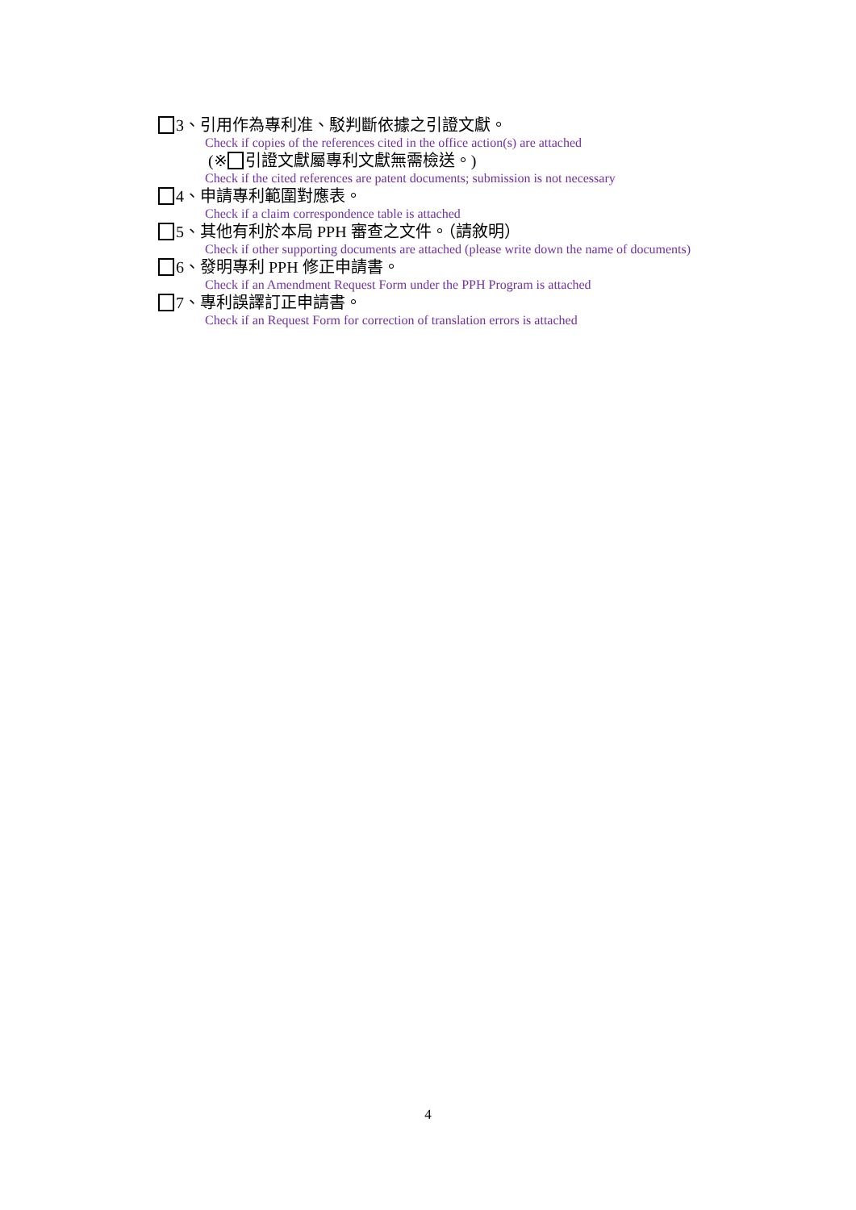3、引用作為專利准、駁判斷依據之引證文獻。
Check if copies of the references cited in the office action(s) are attached
(※ 引證文獻屬專利文獻無需檢送。)
Check if the cited references are patent documents; submission is not necessary
4、申請專利範圍對應表。
Check if a claim correspondence table is attached
5、其他有利於本局 PPH 審查之文件。（請敘明）
Check if other supporting documents are attached (please write down the name of documents)
6、發明專利 PPH 修正申請書。
Check if an Amendment Request Form under the PPH Program is attached
7、專利誤譯訂正申請書。
Check if an Request Form for correction of translation errors is attached
4